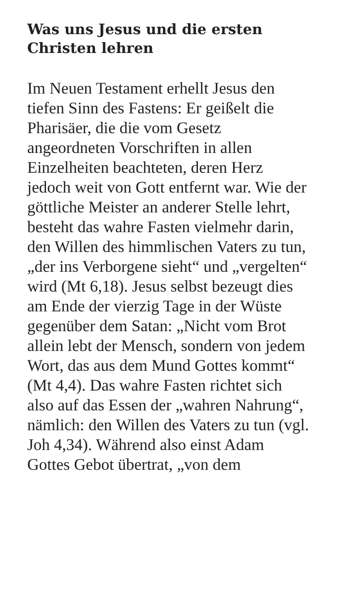Was uns Jesus und die ersten Christen lehren
Im Neuen Testament erhellt Jesus den tiefen Sinn des Fastens: Er geißelt die Pharisäer, die die vom Gesetz angeordneten Vorschriften in allen Einzelheiten beachteten, deren Herz jedoch weit von Gott entfernt war. Wie der göttliche Meister an anderer Stelle lehrt, besteht das wahre Fasten vielmehr darin, den Willen des himmlischen Vaters zu tun, „der ins Verborgene sieht“ und „vergelten“ wird (Mt 6,18). Jesus selbst bezeugt dies am Ende der vierzig Tage in der Wüste gegenüber dem Satan: „Nicht vom Brot allein lebt der Mensch, sondern von jedem Wort, das aus dem Mund Gottes kommt“ (Mt 4,4). Das wahre Fasten richtet sich also auf das Essen der „wahren Nahrung“, nämlich: den Willen des Vaters zu tun (vgl. Joh 4,34). Während also einst Adam Gottes Gebot übertrat, „von dem